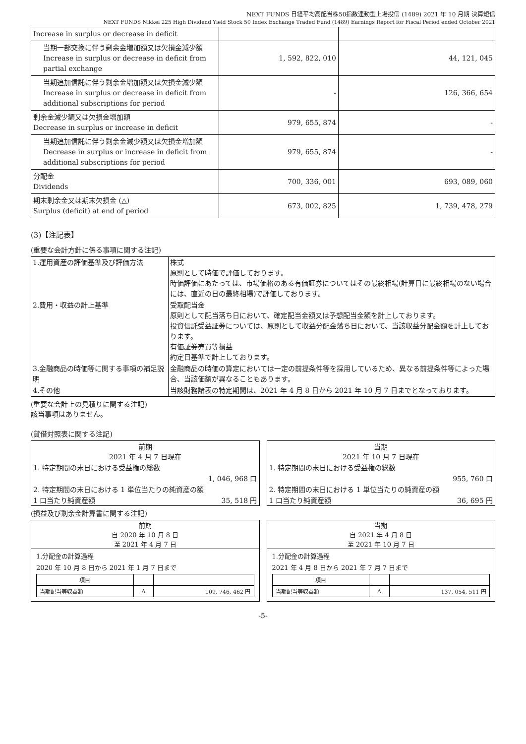NEXT FUNDS 日経平均高配当株50指数連動型上場投信 (1489) 2021 年 10 月期 決算短信
NEXT FUNDS Nikkei 225 High Dividend Yield Stock 50 Index Exchange Traded Fund (1489) Earnings Report for Fiscal Period ended October 2021
| Increase in surplus or decrease in deficit | | |
| 当期一部交換に伴う剰余金増加額又は欠損金減少額 Increase in surplus or decrease in deficit from partial exchange | 1, 592, 822, 010 | 44, 121, 045 |
| 当期追加信託に伴う剰余金増加額又は欠損金減少額 Increase in surplus or decrease in deficit from additional subscriptions for period | - | 126, 366, 654 |
| 剰余金減少額又は欠損金増加額 Decrease in surplus or increase in deficit | 979, 655, 874 | - |
| 当期追加信託に伴う剰余金減少額又は欠損金増加額 Decrease in surplus or increase in deficit from additional subscriptions for period | 979, 655, 874 | - |
| 分配金 Dividends | 700, 336, 001 | 693, 089, 060 |
| 期末剰余金又は期末欠損金 (△) Surplus (deficit) at end of period | 673, 002, 825 | 1, 739, 478, 279 |
(3)【注記表】
(重要な会計方針に係る事項に関する注記)
| 1.運用資産の評価基準及び評価方法 | 株式 原則として時価で評価しております。 時価評価にあたっては、市場価格のある有価証券についてはその最終相場(計算日に最終相場のない場合には、直近の日の最終相場)で評価しております。 |
| 2.費用・収益の計上基準 | 受取配当金 原則として配当落ち日において、確定配当金額又は予想配当金額を計上しております。 投資信託受益証券については、原則として収益分配金落ち日において、当該収益分配金額を計上しております。 有価証券売買等損益 約定日基準で計上しております。 |
| 3.金融商品の時価等に関する事項の補足説明 | 金融商品の時価の算定においては一定の前提条件等を採用しているため、異なる前提条件等によった場合、当該価額が異なることもあります。 |
| 4.その他 | 当該財務諸表の特定期間は、2021 年 4 月 8 日から 2021 年 10 月 7 日までとなっております。 |
(重要な会計上の見積りに関する注記)
該当事項はありません。
(貸借対照表に関する注記)
| 前期 2021 年 4 月 7 日現在 | |
| 1. 特定期間の末日における受益権の総数 | |
| 1, 046, 968 口 | |
| 2. 特定期間の末日における 1 単位当たりの純資産の額 | |
| 1 口当たり純資産額 | 35, 518 円 |
| 当期 2021 年 10 月 7 日現在 | |
| 1. 特定期間の末日における受益権の総数 | |
| 955, 760 口 | |
| 2. 特定期間の末日における 1 単位当たりの純資産の額 | |
| 1 口当たり純資産額 | 36, 695 円 |
(損益及び剰余金計算書に関する注記)
前期
自 2020 年 10 月 8 日
至 2021 年 4 月 7 日
1.分配金の計算過程
2020 年 10 月 8 日から 2021 年 1 月 7 日まで
| 項目 | | |
| 当期配当等収益額 | A | 109, 746, 462 円 |
当期
自 2021 年 4 月 8 日
至 2021 年 10 月 7 日
1.分配金の計算過程
2021 年 4 月 8 日から 2021 年 7 月 7 日まで
| 項目 | | |
| 当期配当等収益額 | A | 137, 054, 511 円 |
-5-